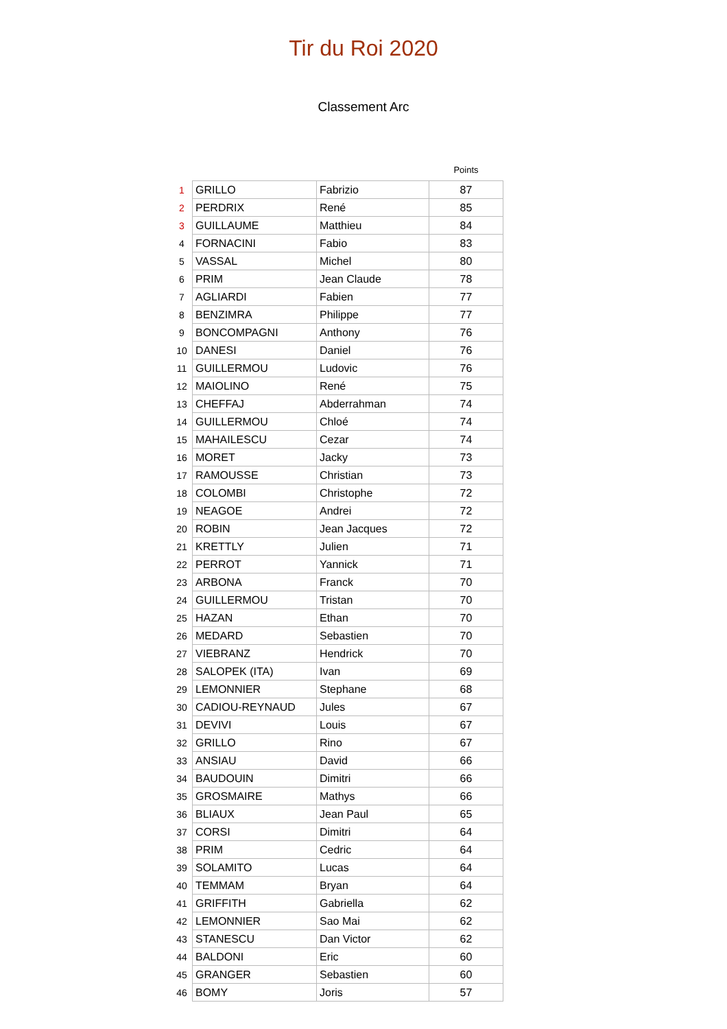Tir du Roi 2020
Classement Arc
| | | | Points |
| --- | --- | --- | --- |
| 1 | GRILLO | Fabrizio | 87 |
| 2 | PERDRIX | René | 85 |
| 3 | GUILLAUME | Matthieu | 84 |
| 4 | FORNACINI | Fabio | 83 |
| 5 | VASSAL | Michel | 80 |
| 6 | PRIM | Jean Claude | 78 |
| 7 | AGLIARDI | Fabien | 77 |
| 8 | BENZIMRA | Philippe | 77 |
| 9 | BONCOMPAGNI | Anthony | 76 |
| 10 | DANESI | Daniel | 76 |
| 11 | GUILLERMOU | Ludovic | 76 |
| 12 | MAIOLINO | René | 75 |
| 13 | CHEFFAJ | Abderrahman | 74 |
| 14 | GUILLERMOU | Chloé | 74 |
| 15 | MAHAILESCU | Cezar | 74 |
| 16 | MORET | Jacky | 73 |
| 17 | RAMOUSSE | Christian | 73 |
| 18 | COLOMBI | Christophe | 72 |
| 19 | NEAGOE | Andrei | 72 |
| 20 | ROBIN | Jean Jacques | 72 |
| 21 | KRETTLY | Julien | 71 |
| 22 | PERROT | Yannick | 71 |
| 23 | ARBONA | Franck | 70 |
| 24 | GUILLERMOU | Tristan | 70 |
| 25 | HAZAN | Ethan | 70 |
| 26 | MEDARD | Sebastien | 70 |
| 27 | VIEBRANZ | Hendrick | 70 |
| 28 | SALOPEK (ITA) | Ivan | 69 |
| 29 | LEMONNIER | Stephane | 68 |
| 30 | CADIOU-REYNAUD | Jules | 67 |
| 31 | DEVIVI | Louis | 67 |
| 32 | GRILLO | Rino | 67 |
| 33 | ANSIAU | David | 66 |
| 34 | BAUDOUIN | Dimitri | 66 |
| 35 | GROSMAIRE | Mathys | 66 |
| 36 | BLIAUX | Jean Paul | 65 |
| 37 | CORSI | Dimitri | 64 |
| 38 | PRIM | Cedric | 64 |
| 39 | SOLAMITO | Lucas | 64 |
| 40 | TEMMAM | Bryan | 64 |
| 41 | GRIFFITH | Gabriella | 62 |
| 42 | LEMONNIER | Sao Mai | 62 |
| 43 | STANESCU | Dan Victor | 62 |
| 44 | BALDONI | Eric | 60 |
| 45 | GRANGER | Sebastien | 60 |
| 46 | BOMY | Joris | 57 |